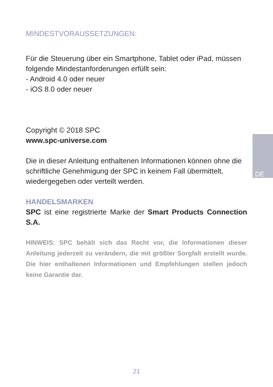DE
MINDESTVORAUSSETZUNGEN:
Für die Steuerung über ein Smartphone, Tablet oder iPad, müssen folgende Mindestanforderungen erfüllt sein:
- Android 4.0 oder neuer
- iOS 8.0 oder neuer
Copyright © 2018 SPC
www.spc-universe.com
Die in dieser Anleitung enthaltenen Informationen können ohne die schriftliche Genehmigung der SPC in keinem Fall übermittelt, wiedergegeben oder verteilt werden.
HANDELSMARKEN
SPC ist eine registrierte Marke der Smart Products Connection S.A.
HINWEIS: SPC behält sich das Recht vor, die Informationen dieser Anleitung jederzeit zu verändern, die mit größter Sorgfalt erstellt wurde. Die hier enthaltenen Informationen und Empfehlungen stellen jedoch keine Garantie dar.
21